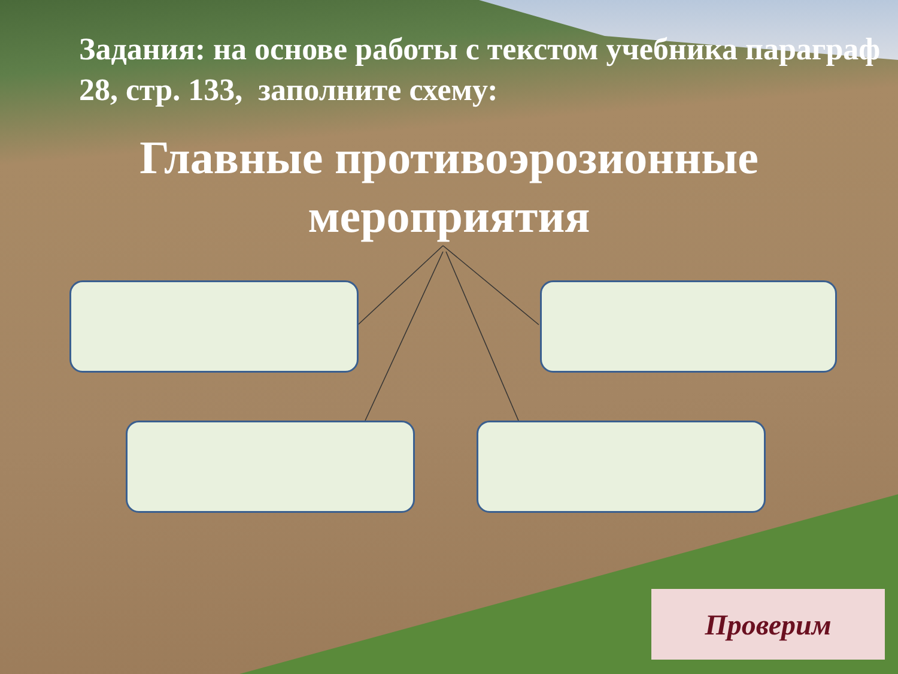Задания: на основе работы с текстом учебника параграф 28, стр. 133, заполните схему:
Главные противоэрозионные
мероприятия
Проверим